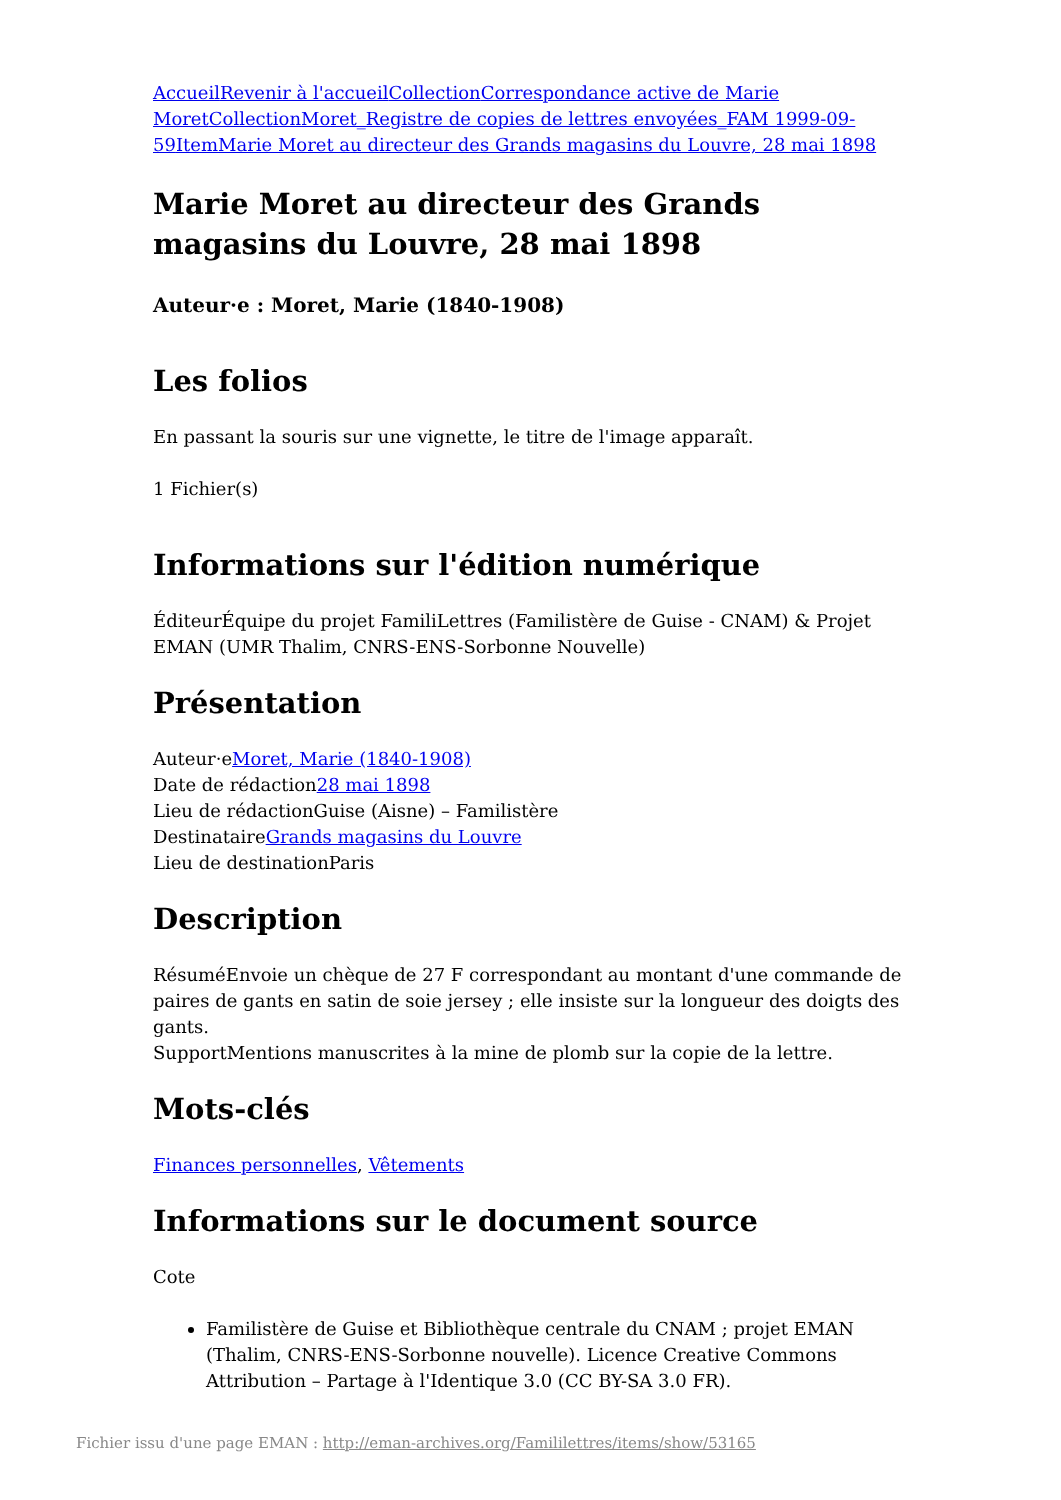Accueil Revenir à l'accueil Collection Correspondance active de Marie Moret Collection Moret_Registre de copies de lettres envoyées_FAM 1999-09-59 Item Marie Moret au directeur des Grands magasins du Louvre, 28 mai 1898
Marie Moret au directeur des Grands magasins du Louvre, 28 mai 1898
Auteur·e : Moret, Marie (1840-1908)
Les folios
En passant la souris sur une vignette, le titre de l'image apparaît.
1 Fichier(s)
Informations sur l'édition numérique
ÉditeurÉquipe du projet FamiliLettres (Familistère de Guise - CNAM) & Projet EMAN (UMR Thalim, CNRS-ENS-Sorbonne Nouvelle)
Présentation
Auteur·eMoret, Marie (1840-1908)
Date de rédaction28 mai 1898
Lieu de rédactionGuise (Aisne) – Familistère
DestinataireGrands magasins du Louvre
Lieu de destinationParis
Description
RésuméEnvoie un chèque de 27 F correspondant au montant d'une commande de paires de gants en satin de soie jersey ; elle insiste sur la longueur des doigts des gants.
SupportMentions manuscrites à la mine de plomb sur la copie de la lettre.
Mots-clés
Finances personnelles, Vêtements
Informations sur le document source
Cote
Familistère de Guise et Bibliothèque centrale du CNAM ; projet EMAN (Thalim, CNRS-ENS-Sorbonne nouvelle). Licence Creative Commons Attribution – Partage à l'Identique 3.0 (CC BY-SA 3.0 FR).
Fichier issu d'une page EMAN : http://eman-archives.org/Famililettres/items/show/53165